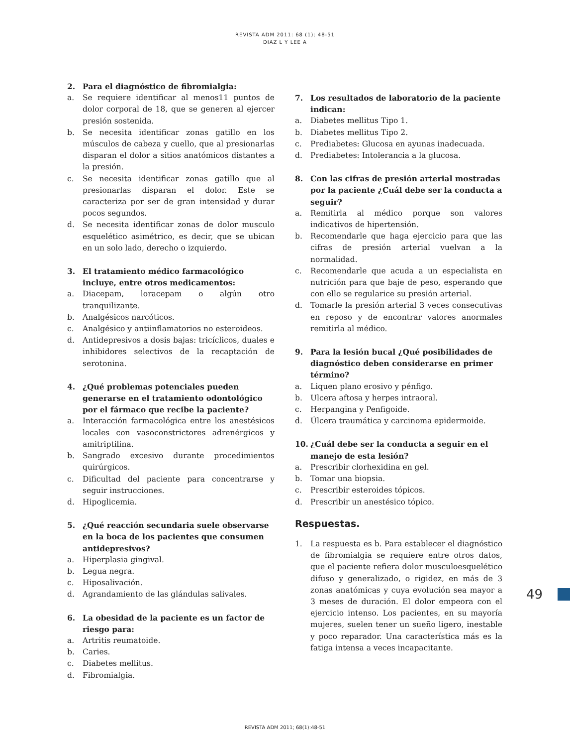REVISTA ADM 2011: 68 (1); 48-51
DIAZ L Y LEE A
2. Para el diagnóstico de fibromialgia:
a. Se requiere identificar al menos11 puntos de dolor corporal de 18, que se generen al ejercer presión sostenida.
b. Se necesita identificar zonas gatillo en los músculos de cabeza y cuello, que al presionarlas disparan el dolor a sitios anatómicos distantes a la presión.
c. Se necesita identificar zonas gatillo que al presionarlas disparan el dolor. Este se caracteriza por ser de gran intensidad y durar pocos segundos.
d. Se necesita identificar zonas de dolor musculo esquelético asimétrico, es decir, que se ubican en un solo lado, derecho o izquierdo.
3. El tratamiento médico farmacológico incluye, entre otros medicamentos:
a. Diacepam, loracepam o algún otro tranquilizante.
b. Analgésicos narcóticos.
c. Analgésico y antiinflamatorios no esteroideos.
d. Antidepresivos a dosis bajas: tricíclicos, duales e inhibidores selectivos de la recaptación de serotonina.
4. ¿Qué problemas potenciales pueden generarse en el tratamiento odontológico por el fármaco que recibe la paciente?
a. Interacción farmacológica entre los anestésicos locales con vasoconstrictores adrenérgicos y amitriptilina.
b. Sangrado excesivo durante procedimientos quirúrgicos.
c. Dificultad del paciente para concentrarse y seguir instrucciones.
d. Hipoglicemia.
5. ¿Qué reacción secundaria suele observarse en la boca de los pacientes que consumen antidepresivos?
a. Hiperplasia gingival.
b. Legua negra.
c. Hiposalivación.
d. Agrandamiento de las glándulas salivales.
6. La obesidad de la paciente es un factor de riesgo para:
a. Artritis reumatoide.
b. Caries.
c. Diabetes mellitus.
d. Fibromialgia.
7. Los resultados de laboratorio de la paciente indican:
a. Diabetes mellitus Tipo 1.
b. Diabetes mellitus Tipo 2.
c. Prediabetes: Glucosa en ayunas inadecuada.
d. Prediabetes: Intolerancia a la glucosa.
8. Con las cifras de presión arterial mostradas por la paciente ¿Cuál debe ser la conducta a seguir?
a. Remitirla al médico porque son valores indicativos de hipertensión.
b. Recomendarle que haga ejercicio para que las cifras de presión arterial vuelvan a la normalidad.
c. Recomendarle que acuda a un especialista en nutrición para que baje de peso, esperando que con ello se regularice su presión arterial.
d. Tomarle la presión arterial 3 veces consecutivas en reposo y de encontrar valores anormales remitirla al médico.
9. Para la lesión bucal ¿Qué posibilidades de diagnóstico deben considerarse en primer término?
a. Liquen plano erosivo y pénfigo.
b. Ulcera aftosa y herpes intraoral.
c. Herpangina y Penfigoide.
d. Úlcera traumática y carcinoma epidermoide.
10. ¿Cuál debe ser la conducta a seguir en el manejo de esta lesión?
a. Prescribir clorhexidina en gel.
b. Tomar una biopsia.
c. Prescribir esteroides tópicos.
d. Prescribir un anestésico tópico.
Respuestas.
1. La respuesta es b. Para establecer el diagnóstico de fibromialgia se requiere entre otros datos, que el paciente refiera dolor musculoesquelético difuso y generalizado, o rigidez, en más de 3 zonas anatómicas y cuya evolución sea mayor a 3 meses de duración. El dolor empeora con el ejercicio intenso. Los pacientes, en su mayoría mujeres, suelen tener un sueño ligero, inestable y poco reparador. Una característica más es la fatiga intensa a veces incapacitante.
49
REVISTA ADM 2011; 68(1):48-51